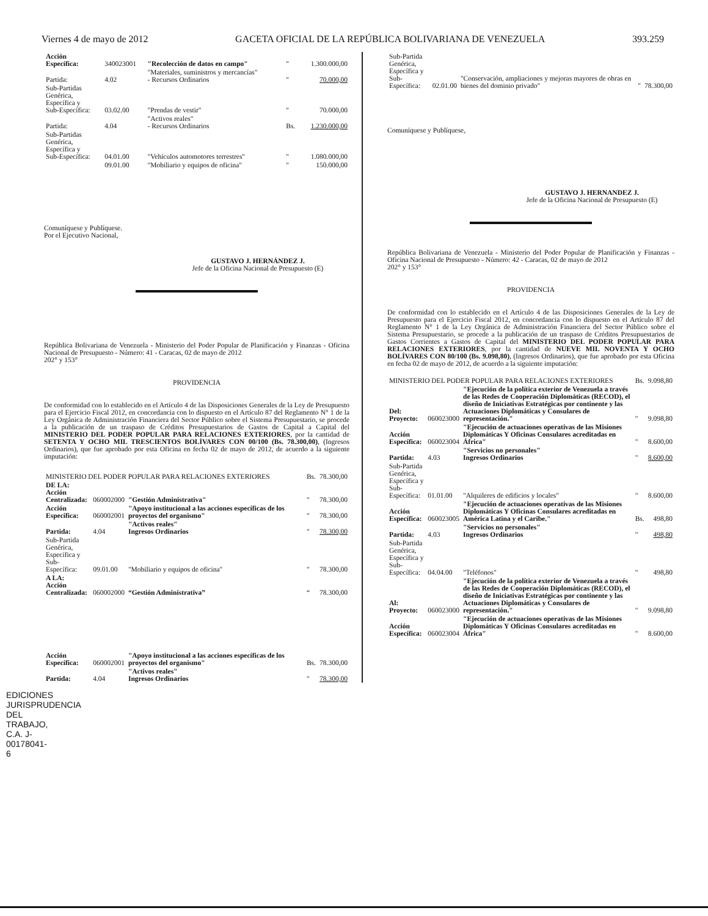Viernes 4 de mayo de 2012 GACETA OFICIAL DE LA REPÚBLICA BOLIVARIANA DE VENEZUELA 393.259
| Acción Específica: | 340023001 | "Recolección de datos en campo" | " | 1.300.000,00 |
| Partida: | 4.02 | "Materiales, suministros y mercancías" - Recursos Ordinarios | " | 70.000,00 |
| Sub-Partidas Genérica, Específica y Sub-Específica: | 03.02.00 | "Prendas de vestir" | " | 70.000,00 |
| Partida: | 4.04 | "Activos reales" - Recursos Ordinarios | Bs. | 1.230.000,00 |
| Sub-Partidas Genérica, Específica y Sub-Específica: | 04.01.00 | "Vehículos automotores terrestres" | " | 1.080.000,00 |
| | 09.01.00 | "Mobiliario y equipos de oficina" | " | 150.000,00 |
Comuníquese y Publíquese.
Por el Ejecutivo Nacional,
GUSTAVO J. HERNÁNDEZ J.
Jefe de la Oficina Nacional de Presupuesto (E)
República Bolivariana de Venezuela - Ministerio del Poder Popular de Planificación y Finanzas - Oficina Nacional de Presupuesto - Número: 41 - Caracas, 02 de mayo de 2012
202° y 153°
PROVIDENCIA
De conformidad con lo establecido en el Artículo 4 de las Disposiciones Generales de la Ley de Presupuesto para el Ejercicio Fiscal 2012, en concordancia con lo dispuesto en el Artículo 87 del Reglamento N° 1 de la Ley Orgánica de Administración Financiera del Sector Público sobre el Sistema Presupuestario, se procede a la publicación de un traspaso de Créditos Presupuestarios de Gastos de Capital a Capital del MINISTERIO DEL PODER POPULAR PARA RELACIONES EXTERIORES, por la cantidad de SETENTA Y OCHO MIL TRESCIENTOS BOLÍVARES CON 00/100 (Bs. 78.300,00), (Ingresos Ordinarios), que fue aprobado por esta Oficina en fecha 02 de mayo de 2012, de acuerdo a la siguiente imputación:
| MINISTERIO DEL PODER POPULAR PARA RELACIONES EXTERIORES | | | Bs. | 78.300,00 |
| DE LA: Acción Centralizada: | 060002000 | "Gestión Administrativa" | " | 78.300,00 |
| Acción Específica: | 060002001 | "Apoyo institucional a las acciones específicas de los proyectos del organismo" | " | 78.300,00 |
| Partida: | 4.04 | "Activos reales" Ingresos Ordinarios | " | 78.300,00 |
| Sub-Partida Genérica, Específica y Sub-Específica: | 09.01.00 | "Mobiliario y equipos de oficina" | " | 78.300,00 |
| A LA: Acción Centralizada: | 060002000 | “Gestión Administrativa” | “ | 78.300,00 |
| Acción Específica: | 060002001 | "Apoyo institucional a las acciones específicas de los proyectos del organismo" | Bs. | 78.300,00 |
| Partida: | 4.04 | "Activos reales" Ingresos Ordinarios | " | 78.300,00 |
| Sub-Partida Genérica, Específica y Sub-Específica: | 02.01.00 | "Conservación, ampliaciones y mejoras mayores de obras en bienes del dominio privado" | " | 78.300,00 |
Comuníquese y Publíquese,
GUSTAVO J. HERNANDEZ J.
Jefe de la Oficina Nacional de Presupuesto (E)
República Bolivariana de Venezuela - Ministerio del Poder Popular de Planificación y Finanzas - Oficina Nacional de Presupuesto - Número: 42 - Caracas, 02 de mayo de 2012
202° y 153°
PROVIDENCIA
De conformidad con lo establecido en el Artículo 4 de las Disposiciones Generales de la Ley de Presupuesto para el Ejercicio Fiscal 2012, en concordancia con lo dispuesto en el Artículo 87 del Reglamento N° 1 de la Ley Orgánica de Administración Financiera del Sector Público sobre el Sistema Presupuestario, se procede a la publicación de un traspaso de Créditos Presupuestarios de Gastos Corrientes a Gastos de Capital del MINISTERIO DEL PODER POPULAR PARA RELACIONES EXTERIORES, por la cantidad de NUEVE MIL NOVENTA Y OCHO BOLÍVARES CON 80/100 (Bs. 9.098,80), (Ingresos Ordinarios), que fue aprobado por esta Oficina en fecha 02 de mayo de 2012, de acuerdo a la siguiente imputación:
| MINISTERIO DEL PODER POPULAR PARA RELACIONES EXTERIORES | | | Bs. | 9.098,80 |
| Del: Proyecto: | 060023000 | "Ejecución de la política exterior de Venezuela a través de las Redes de Cooperación Diplomáticas (RECOD), el diseño de Iniciativas Estratégicas por continente y las Actuaciones Diplomáticas y Consulares de representación." | " | 9.098,80 |
| Acción Específica: | 060023004 | "Ejecución de actuaciones operativas de las Misiones Diplomáticas Y Oficinas Consulares acreditadas en África" | " | 8.600,00 |
| Partida: | 4.03 | "Servicios no personales" Ingresos Ordinarios | " | 8.600,00 |
| Sub-Partida Genérica, Específica y Sub-Específica: | 01.01.00 | "Alquileres de edificios y locales" | " | 8.600,00 |
| Acción Específica: | 060023005 | "Ejecución de actuaciones operativas de las Misiones Diplomáticas Y Oficinas Consulares acreditadas en América Latina y el Caribe." | Bs. | 498,80 |
| Partida: | 4.03 | "Servicios no personales" Ingresos Ordinarios | " | 498,80 |
| Sub-Partida Genérica, Específica y Sub-Específica: | 04.04.00 | "Teléfonos" | " | 498,80 |
| Al: Proyecto: | 060023000 | "Ejecución de la política exterior de Venezuela a través de las Redes de Cooperación Diplomáticas (RECOD), el diseño de Iniciativas Estratégicas por continente y las Actuaciones Diplomáticas y Consulares de representación." | " | 9.098,80 |
| Acción Específica: | 060023004 | "Ejecución de actuaciones operativas de las Misiones Diplomáticas Y Oficinas Consulares acreditadas en África" | " | 8.600,00 |
EDICIONES JURISPRUDENCIA DEL TRABAJO, C.A. J-00178041-6